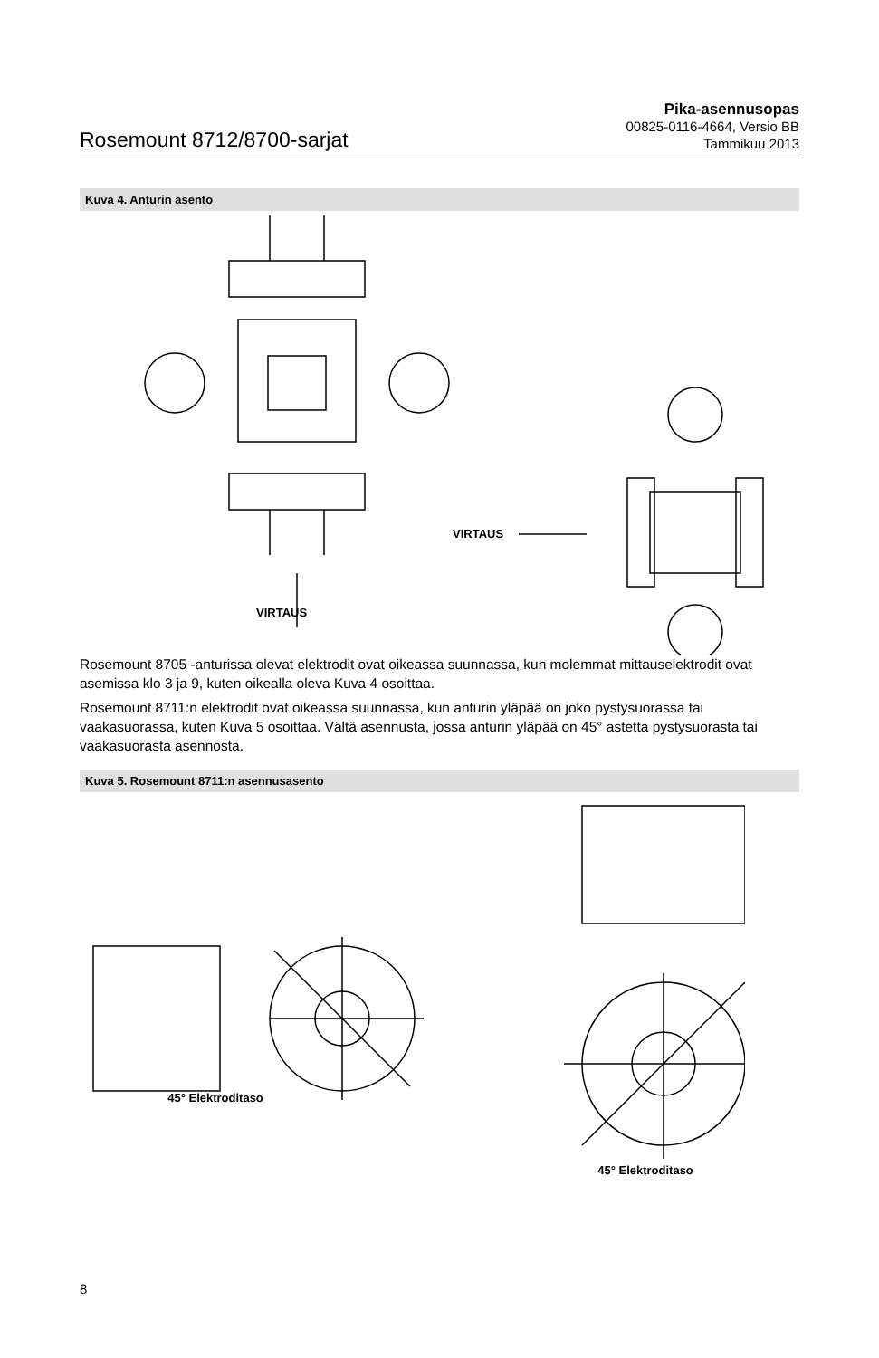Rosemount 8712/8700-sarjat
Pika-asennusopas
00825-0116-4664, Versio BB
Tammikuu 2013
Kuva 4. Anturin asento
VIRTAUS
VIRTAUS
Rosemount 8705 -anturissa olevat elektrodit ovat oikeassa suunnassa, kun molemmat mittauselektrodit ovat asemissa klo 3 ja 9, kuten oikealla oleva Kuva 4 osoittaa.
Rosemount 8711:n elektrodit ovat oikeassa suunnassa, kun anturin yläpää on joko pystysuorassa tai vaakasuorassa, kuten Kuva 5 osoittaa. Vältä asennusta, jossa anturin yläpää on 45° astetta pystysuorasta tai vaakasuorasta asennosta.
Kuva 5. Rosemount 8711:n asennusasento
45° Elektroditaso
45° Elektroditaso
8